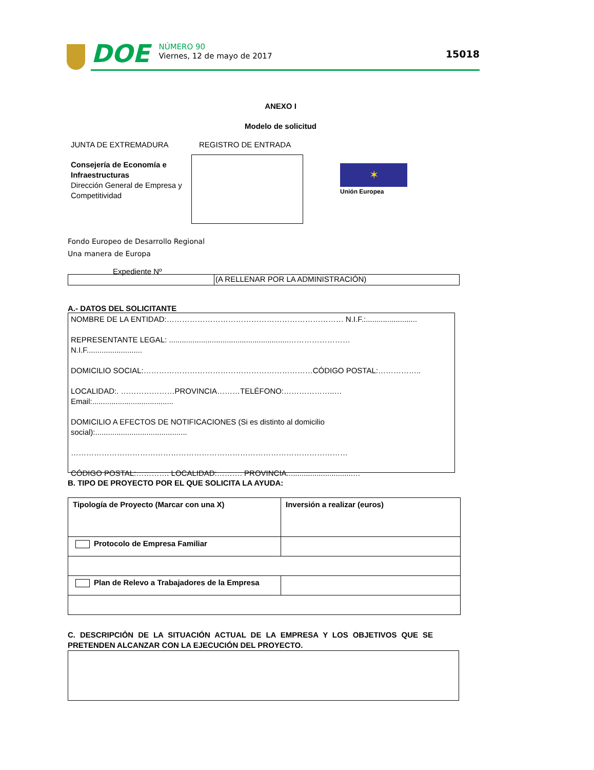DOE
NÚMERO 90
Viernes, 12 de mayo de 2017
15018
ANEXO I
Modelo de solicitud
JUNTA DE EXTREMADURA REGISTRO DE ENTRADA
Consejería de Economía e Infraestructuras
Dirección General de Empresa y Competitividad
✶
Unión Europea
Fondo Europeo de Desarrollo Regional
Una manera de Europa
Expediente Nº
(A RELLENAR POR LA ADMINISTRACIÓN)
A.- DATOS DEL SOLICITANTE
NOMBRE DE LA ENTIDAD:…………………………………………………………… N.I.F.:........................
REPRESENTANTE LEGAL: ........................................................……………………
N.I.F..........................
DOMICILIO SOCIAL:…………………………………………………………CÓDIGO POSTAL:……………..
LOCALIDAD:. …………………PROVINCIA………TELÉFONO:………………..…
Email:......................................
DOMICILIO A EFECTOS DE NOTIFICACIONES (Si es distinto al domicilio
social):...........................................
………………………………………………………………………………………………
CÓDIGO POSTAL:…………. LOCALIDAD:………. PROVINCIA...............................…
B. TIPO DE PROYECTO POR EL QUE SOLICITA LA AYUDA:
| Tipología de Proyecto (Marcar con una X) | Inversión a realizar (euros) |
| Protocolo de Empresa Familiar | |
| Plan de Relevo a Trabajadores de la Empresa | |
C. DESCRIPCIÓN DE LA SITUACIÓN ACTUAL DE LA EMPRESA Y LOS OBJETIVOS QUE SE PRETENDEN ALCANZAR CON LA EJECUCIÓN DEL PROYECTO.